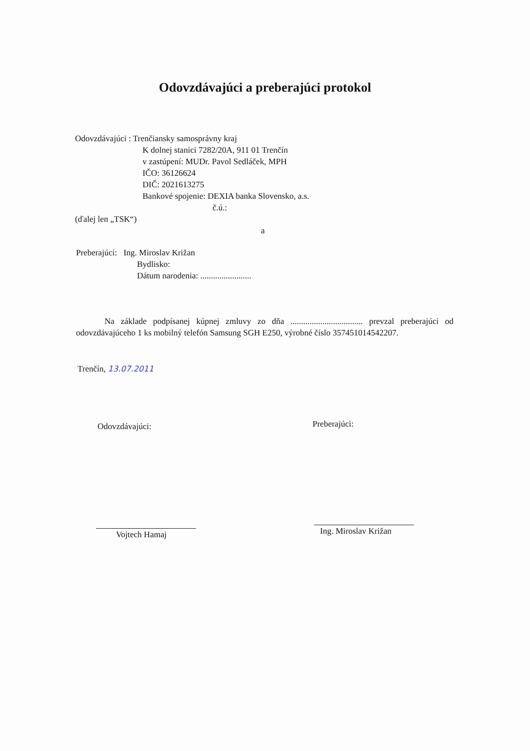Odovzdávajúci a preberajúci protokol
Odovzdávajúci : Trenčiansky samosprávny kraj
K dolnej stanici 7282/20A, 911 01 Trenčín
v zastúpení: MUDr. Pavol Sedláček, MPH
IČO: 36126624
DIČ: 2021613275
Bankové spojenie: DEXIA banka Slovensko, a.s.
č.ú.:
(ďalej len „TSK“)
a
Preberajúci: Ing. Miroslav Križan
Bydlisko:
Dátum narodenia: ........................
Na základe podpísanej kúpnej zmluvy zo dňa .................................. prevzal preberajúci od odovzdávajúceho 1 ks mobilný telefón Samsung SGH E250, výrobné číslo 357451014542207.
Trenčín, 13.07.2011
Odovzdávajúci: Preberajúci:
Vojtech Hamaj Ing. Miroslav Križan